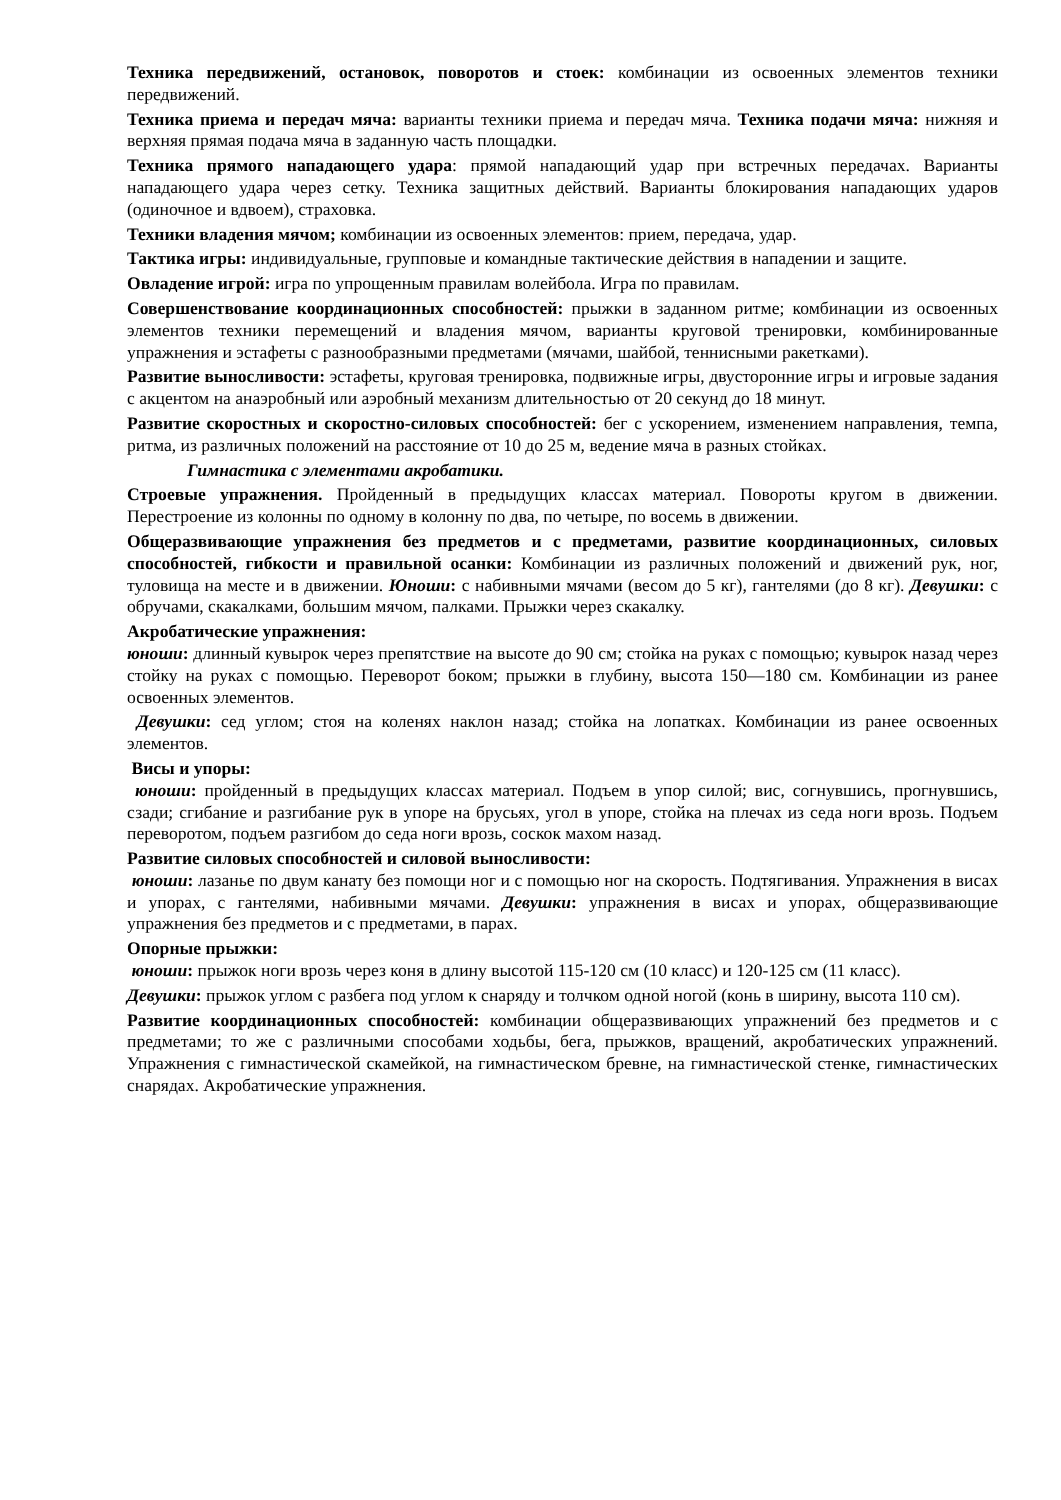Техника передвижений, остановок, поворотов и стоек: комбинации из освоенных элементов техники передвижений.
Техника приема и передач мяча: варианты техники приема и передач мяча. Техника подачи мяча: нижняя и верхняя прямая подача мяча в заданную часть площадки.
Техника прямого нападающего удара: прямой нападающий удар при встречных передачах. Варианты нападающего удара через сетку. Техника защитных действий. Варианты блокирования нападающих ударов (одиночное и вдвоем), страховка.
Техники владения мячом; комбинации из освоенных элементов: прием, передача, удар.
Тактика игры: индивидуальные, групповые и командные тактические действия в нападении и защите.
Овладение игрой: игра по упрощенным правилам волейбола. Игра по правилам.
Совершенствование координационных способностей: прыжки в заданном ритме; комбинации из освоенных элементов техники перемещений и владения мячом, варианты круговой тренировки, комбинированные упражнения и эстафеты с разнообразными предметами (мячами, шайбой, теннисными ракетками).
Развитие выносливости: эстафеты, круговая тренировка, подвижные игры, двусторонние игры и игровые задания с акцентом на анаэробный или аэробный механизм длительностью от 20 секунд до 18 минут.
Развитие скоростных и скоростно-силовых способностей: бег с ускорением, изменением направления, темпа, ритма, из различных положений на расстояние от 10 до 25 м, ведение мяча в разных стойках.
Гимнастика с элементами акробатики.
Строевые упражнения. Пройденный в предыдущих классах материал. Повороты кругом в движении. Перестроение из колонны по одному в колонну по два, по четыре, по восемь в движении.
Общеразвивающие упражнения без предметов и с предметами, развитие координационных, силовых способностей, гибкости и правильной осанки: Комбинации из различных положений и движений рук, ног, туловища на месте и в движении. Юноши: с набивными мячами (весом до 5 кг), гантелями (до 8 кг). Девушки: с обручами, скакалками, большим мячом, палками. Прыжки через скакалку.
Акробатические упражнения:
юноши: длинный кувырок через препятствие на высоте до 90 см; стойка на руках с помощью; кувырок назад через стойку на руках с помощью. Переворот боком; прыжки в глубину, высота 150—180 см. Комбинации из ранее освоенных элементов.
Девушки: сед углом; стоя на коленях наклон назад; стойка на лопатках. Комбинации из ранее освоенных элементов.
Висы и упоры:
юноши: пройденный в предыдущих классах материал. Подъем в упор силой; вис, согнувшись, прогнувшись, сзади; сгибание и разгибание рук в упоре на брусьях, угол в упоре, стойка на плечах из седа ноги врозь. Подъем переворотом, подъем разгибом до седа ноги врозь, соскок махом назад.
Развитие силовых способностей и силовой выносливости:
юноши: лазанье по двум канату без помощи ног и с помощью ног на скорость. Подтягивания. Упражнения в висах и упорах, с гантелями, набивными мячами. Девушки: упражнения в висах и упорах, общеразвивающие упражнения без предметов и с предметами, в парах.
Опорные прыжки:
юноши: прыжок ноги врозь через коня в длину высотой 115-120 см (10 класс) и 120-125 см (11 класс).
Девушки: прыжок углом с разбега под углом к снаряду и толчком одной ногой (конь в ширину, высота 110 см).
Развитие координационных способностей: комбинации общеразвивающих упражнений без предметов и с предметами; то же с различными способами ходьбы, бега, прыжков, вращений, акробатических упражнений. Упражнения с гимнастической скамейкой, на гимнастическом бревне, на гимнастической стенке, гимнастических снарядах. Акробатические упражнения.